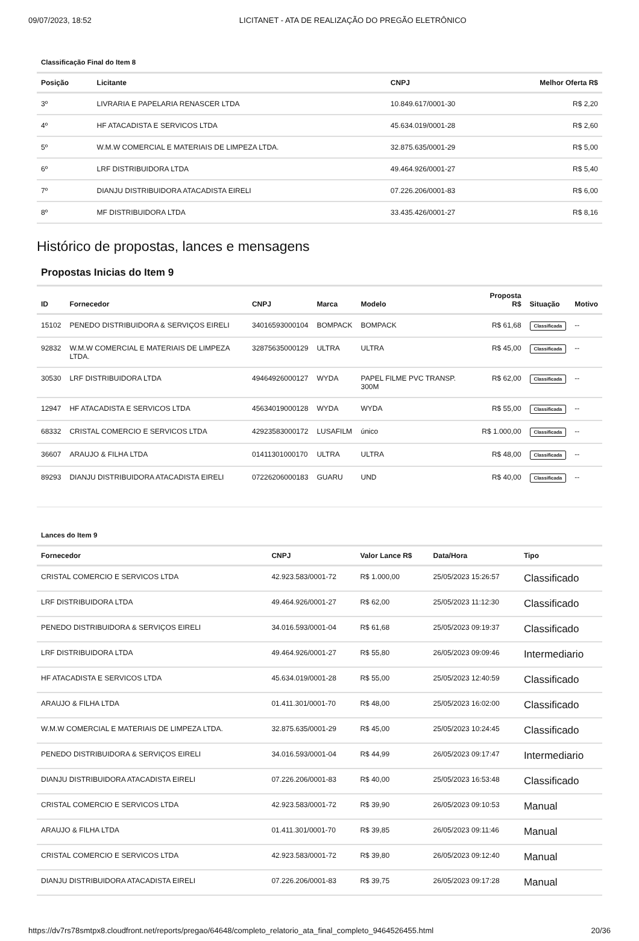09/07/2023, 18:52 LICITANET - ATA DE REALIZAÇÃO DO PREGÃO ELETRÔNICO
Classificação Final do Item 8
| Posição | Licitante | CNPJ | Melhor Oferta R$ |
| --- | --- | --- | --- |
| 3º | LIVRARIA E PAPELARIA RENASCER LTDA | 10.849.617/0001-30 | R$ 2,20 |
| 4º | HF ATACADISTA E SERVICOS LTDA | 45.634.019/0001-28 | R$ 2,60 |
| 5º | W.M.W COMERCIAL E MATERIAIS DE LIMPEZA LTDA. | 32.875.635/0001-29 | R$ 5,00 |
| 6º | LRF DISTRIBUIDORA LTDA | 49.464.926/0001-27 | R$ 5,40 |
| 7º | DIANJU DISTRIBUIDORA ATACADISTA EIRELI | 07.226.206/0001-83 | R$ 6,00 |
| 8º | MF DISTRIBUIDORA LTDA | 33.435.426/0001-27 | R$ 8,16 |
Histórico de propostas, lances e mensagens
Propostas Inicias do Item 9
| ID | Fornecedor | CNPJ | Marca | Modelo | Proposta R$ | Situação | Motivo |
| --- | --- | --- | --- | --- | --- | --- | --- |
| 15102 | PENEDO DISTRIBUIDORA & SERVIÇOS EIRELI | 34016593000104 | BOMPACK | BOMPACK | R$ 61,68 | Classificada | -- |
| 92832 | W.M.W COMERCIAL E MATERIAIS DE LIMPEZA LTDA. | 32875635000129 | ULTRA | ULTRA | R$ 45,00 | Classificada | -- |
| 30530 | LRF DISTRIBUIDORA LTDA | 49464926000127 | WYDA | PAPEL FILME PVC TRANSP. 300M | R$ 62,00 | Classificada | -- |
| 12947 | HF ATACADISTA E SERVICOS LTDA | 45634019000128 | WYDA | WYDA | R$ 55,00 | Classificada | -- |
| 68332 | CRISTAL COMERCIO E SERVICOS LTDA | 42923583000172 | LUSAFILM | único | R$ 1.000,00 | Classificada | -- |
| 36607 | ARAUJO & FILHA LTDA | 01411301000170 | ULTRA | ULTRA | R$ 48,00 | Classificada | -- |
| 89293 | DIANJU DISTRIBUIDORA ATACADISTA EIRELI | 07226206000183 | GUARU | UND | R$ 40,00 | Classificada | -- |
Lances do Item 9
| Fornecedor | CNPJ | Valor Lance R$ | Data/Hora | Tipo |
| --- | --- | --- | --- | --- |
| CRISTAL COMERCIO E SERVICOS LTDA | 42.923.583/0001-72 | R$ 1.000,00 | 25/05/2023 15:26:57 | Classificado |
| LRF DISTRIBUIDORA LTDA | 49.464.926/0001-27 | R$ 62,00 | 25/05/2023 11:12:30 | Classificado |
| PENEDO DISTRIBUIDORA & SERVIÇOS EIRELI | 34.016.593/0001-04 | R$ 61,68 | 25/05/2023 09:19:37 | Classificado |
| LRF DISTRIBUIDORA LTDA | 49.464.926/0001-27 | R$ 55,80 | 26/05/2023 09:09:46 | Intermediario |
| HF ATACADISTA E SERVICOS LTDA | 45.634.019/0001-28 | R$ 55,00 | 25/05/2023 12:40:59 | Classificado |
| ARAUJO & FILHA LTDA | 01.411.301/0001-70 | R$ 48,00 | 25/05/2023 16:02:00 | Classificado |
| W.M.W COMERCIAL E MATERIAIS DE LIMPEZA LTDA. | 32.875.635/0001-29 | R$ 45,00 | 25/05/2023 10:24:45 | Classificado |
| PENEDO DISTRIBUIDORA & SERVIÇOS EIRELI | 34.016.593/0001-04 | R$ 44,99 | 26/05/2023 09:17:47 | Intermediario |
| DIANJU DISTRIBUIDORA ATACADISTA EIRELI | 07.226.206/0001-83 | R$ 40,00 | 25/05/2023 16:53:48 | Classificado |
| CRISTAL COMERCIO E SERVICOS LTDA | 42.923.583/0001-72 | R$ 39,90 | 26/05/2023 09:10:53 | Manual |
| ARAUJO & FILHA LTDA | 01.411.301/0001-70 | R$ 39,85 | 26/05/2023 09:11:46 | Manual |
| CRISTAL COMERCIO E SERVICOS LTDA | 42.923.583/0001-72 | R$ 39,80 | 26/05/2023 09:12:40 | Manual |
| DIANJU DISTRIBUIDORA ATACADISTA EIRELI | 07.226.206/0001-83 | R$ 39,75 | 26/05/2023 09:17:28 | Manual |
https://dv7rs78smtpx8.cloudfront.net/reports/pregao/64648/completo_relatorio_ata_final_completo_9464526455.html 20/36